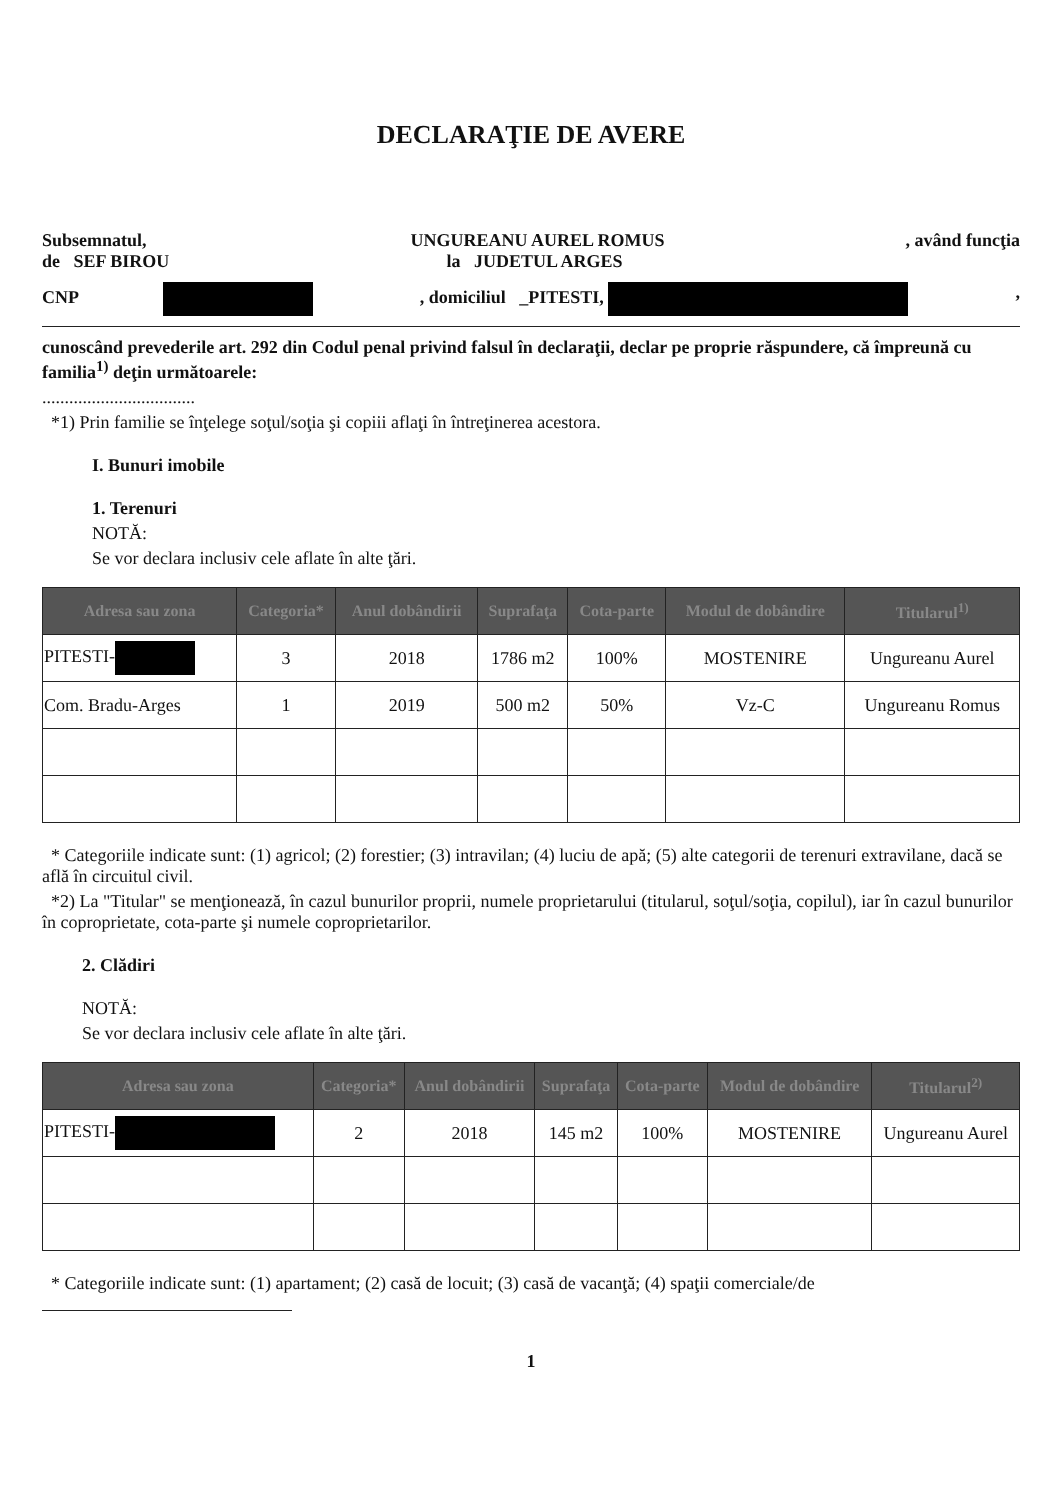DECLARAŢIE DE AVERE
Subsemnatul,
de SEF BIROU
UNGUREANU AUREL ROMUS
la JUDETUL ARGES
, având funcţia
CNP , domiciliul _PITESTI, ,
cunoscând prevederile art. 292 din Codul penal privind falsul în declaraţii, declar pe proprie răspundere, că împreună cu familia<sup>1)</sup> deţin următoarele:
..................................
*1) Prin familie se înţelege soţul/soţia şi copiii aflaţi în întreţinerea acestora.
I. Bunuri imobile
1. Terenuri
NOTĂ:
Se vor declara inclusiv cele aflate în alte ţări.
| Adresa sau zona | Categoria* | Anul dobândirii | Suprafaţa | Cota-parte | Modul de dobândire | Titularul<sup>1)</sup> |
| --- | --- | --- | --- | --- | --- | --- |
| PITESTI- | 3 | 2018 | 1786 m2 | 100% | MOSTENIRE | Ungureanu Aurel |
| Com. Bradu-Arges | 1 | 2019 | 500 m2 | 50% | Vz-C | Ungureanu Romus |
* Categoriile indicate sunt: (1) agricol; (2) forestier; (3) intravilan; (4) luciu de apă; (5) alte categorii de terenuri extravilane, dacă se află în circuitul civil.
*2) La "Titular" se menţionează, în cazul bunurilor proprii, numele proprietarului (titularul, soţul/soţia, copilul), iar în cazul bunurilor în coproprietate, cota-parte şi numele coproprietarilor.
2. Clădiri
NOTĂ:
Se vor declara inclusiv cele aflate în alte ţări.
| Adresa sau zona | Categoria* | Anul dobândirii | Suprafaţa | Cota-parte | Modul de dobândire | Titularul<sup>2)</sup> |
| --- | --- | --- | --- | --- | --- | --- |
| PITESTI- | 2 | 2018 | 145 m2 | 100% | MOSTENIRE | Ungureanu Aurel |
* Categoriile indicate sunt: (1) apartament; (2) casă de locuit; (3) casă de vacanţă; (4) spaţii comerciale/de
1